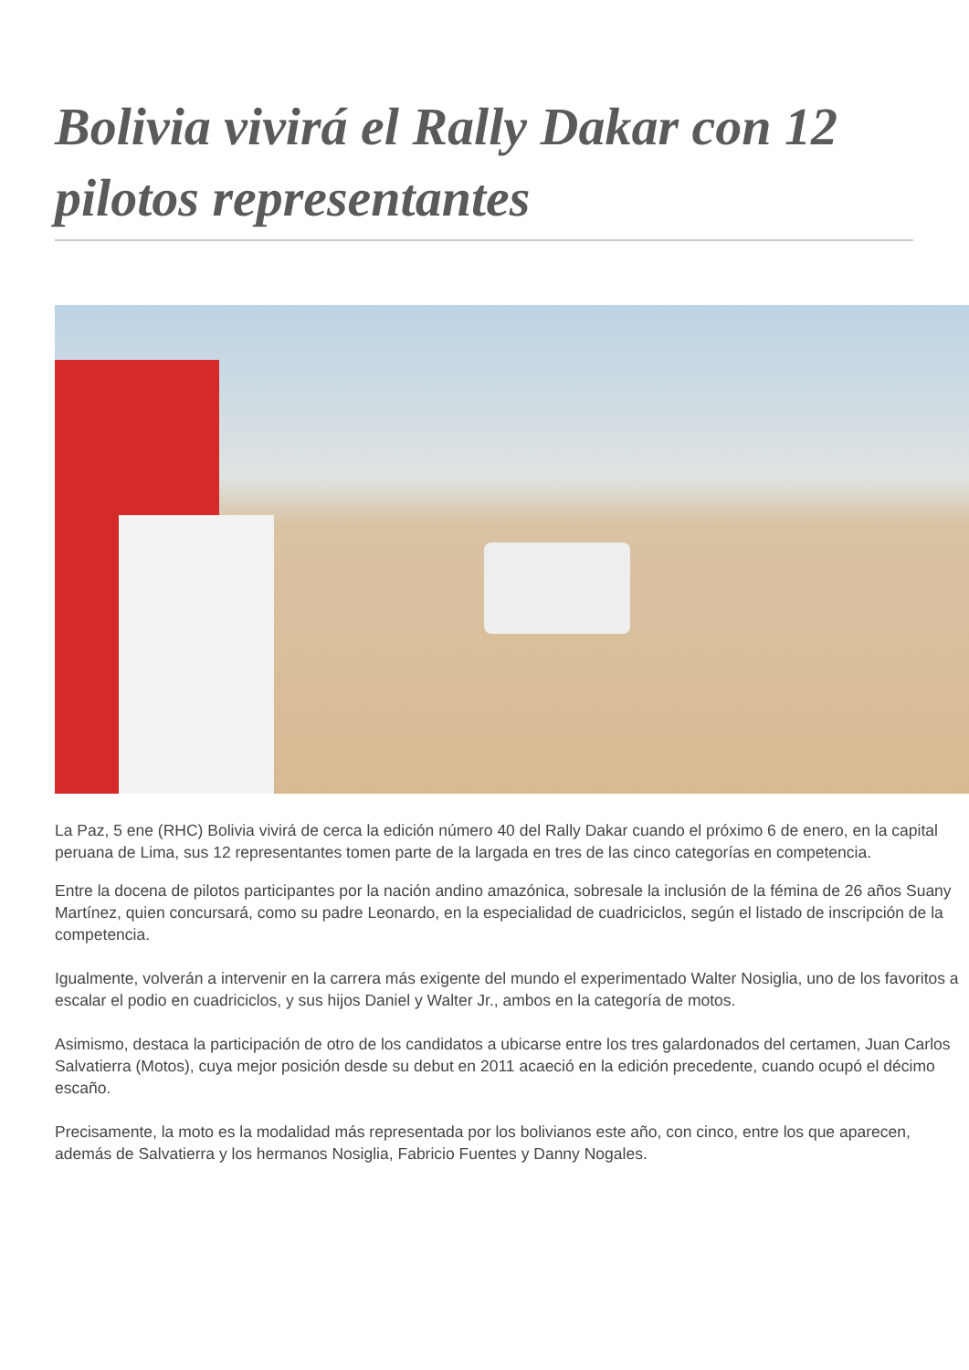Bolivia vivirá el Rally Dakar con 12 pilotos representantes
La Paz, 5 ene (RHC) Bolivia vivirá de cerca la edición número 40 del Rally Dakar cuando el próximo 6 de enero, en la capital peruana de Lima, sus 12 representantes tomen parte de la largada en tres de las cinco categorías en competencia.
Entre la docena de pilotos participantes por la nación andino amazónica, sobresale la inclusión de la fémina de 26 años Suany Martínez, quien concursará, como su padre Leonardo, en la especialidad de cuadriciclos, según el listado de inscripción de la competencia.
Igualmente, volverán a intervenir en la carrera más exigente del mundo el experimentado Walter Nosiglia, uno de los favoritos a escalar el podio en cuadriciclos, y sus hijos Daniel y Walter Jr., ambos en la categoría de motos.
Asimismo, destaca la participación de otro de los candidatos a ubicarse entre los tres galardonados del certamen, Juan Carlos Salvatierra (Motos), cuya mejor posición desde su debut en 2011 acaeció en la edición precedente, cuando ocupó el décimo escaño.
Precisamente, la moto es la modalidad más representada por los bolivianos este año, con cinco, entre los que aparecen, además de Salvatierra y los hermanos Nosiglia, Fabricio Fuentes y Danny Nogales.